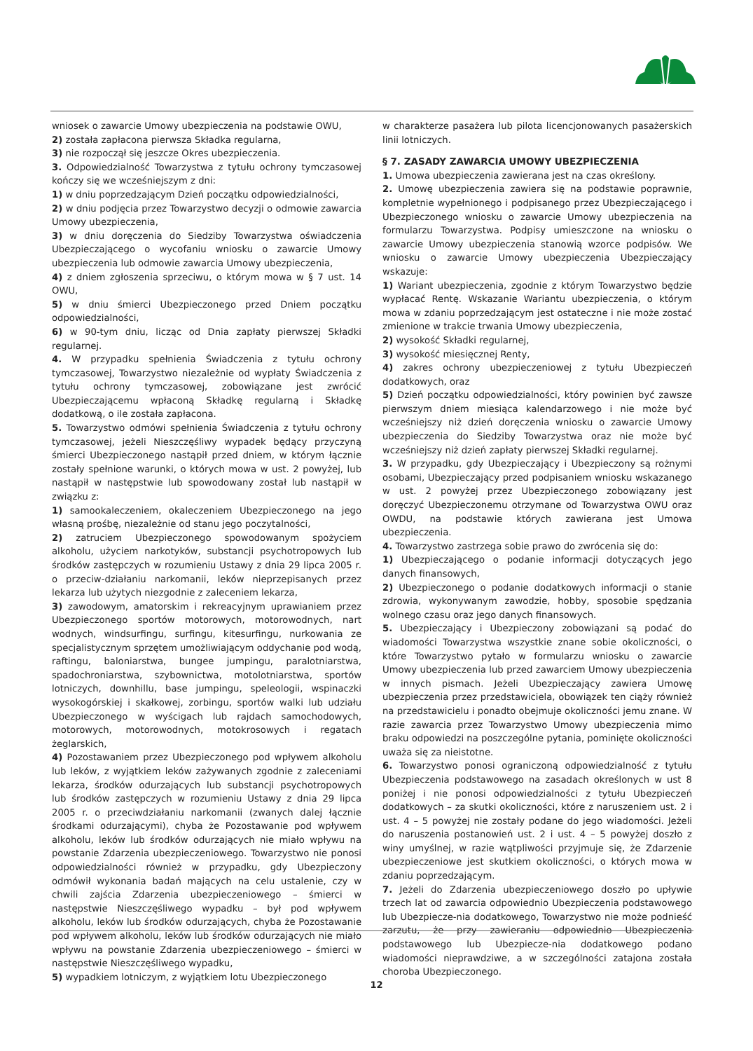wniosek o zawarcie Umowy ubezpieczenia na podstawie OWU,
2) została zapłacona pierwsza Składka regularna,
3) nie rozpoczął się jeszcze Okres ubezpieczenia.
3. Odpowiedzialność Towarzystwa z tytułu ochrony tymczasowej kończy się we wcześniejszym z dni:
1) w dniu poprzedzającym Dzień początku odpowiedzialności,
2) w dniu podjęcia przez Towarzystwo decyzji o odmowie zawarcia Umowy ubezpieczenia,
3) w dniu doręczenia do Siedziby Towarzystwa oświadczenia Ubezpieczającego o wycofaniu wniosku o zawarcie Umowy ubezpieczenia lub odmowie zawarcia Umowy ubezpieczenia,
4) z dniem zgłoszenia sprzeciwu, o którym mowa w § 7 ust. 14 OWU,
5) w dniu śmierci Ubezpieczonego przed Dniem początku odpowiedzialności,
6) w 90-tym dniu, licząc od Dnia zapłaty pierwszej Składki regularnej.
4. W przypadku spełnienia Świadczenia z tytułu ochrony tymczasowej, Towarzystwo niezależnie od wypłaty Świadczenia z tytułu ochrony tymczasowej, zobowiązane jest zwrócić Ubezpieczającemu wpłaconą Składkę regularną i Składkę dodatkową, o ile została zapłacona.
5. Towarzystwo odmówi spełnienia Świadczenia z tytułu ochrony tymczasowej, jeżeli Nieszczęśliwy wypadek będący przyczyną śmierci Ubezpieczonego nastąpił przed dniem, w którym łącznie zostały spełnione warunki, o których mowa w ust. 2 powyżej, lub nastąpił w następstwie lub spowodowany został lub nastąpił w związku z:
1) samookaleczeniem, okaleczeniem Ubezpieczonego na jego własną prośbę, niezależnie od stanu jego poczytalności,
2) zatruciem Ubezpieczonego spowodowanym spożyciem alkoholu, użyciem narkotyków, substancji psychotropowych lub środków zastępczych w rozumieniu Ustawy z dnia 29 lipca 2005 r. o przeciw-działaniu narkomanii, leków nieprzepisanych przez lekarza lub użytych niezgodnie z zaleceniem lekarza,
3) zawodowym, amatorskim i rekreacyjnym uprawianiem przez Ubezpieczonego sportów motorowych, motorowodnych, nart wodnych, windsurfingu, surfingu, kitesurfingu, nurkowania ze specjalistycznym sprzętem umożliwiającym oddychanie pod wodą, raftingu, baloniarstwa, bungee jumpingu, paralotniarstwa, spadochroniarstwa, szybownictwa, motolotniarstwa, sportów lotniczych, downhillu, base jumpingu, speleologii, wspinaczki wysokogórskiej i skałkowej, zorbingu, sportów walki lub udziału Ubezpieczonego w wyścigach lub rajdach samochodowych, motorowych, motorowodnych, motokrosowych i regatach żeglarskich,
4) Pozostawaniem przez Ubezpieczonego pod wpływem alkoholu lub leków, z wyjątkiem leków zażywanych zgodnie z zaleceniami lekarza, środków odurzających lub substancji psychotropowych lub środków zastępczych w rozumieniu Ustawy z dnia 29 lipca 2005 r. o przeciwdziałaniu narkomanii (zwanych dalej łącznie środkami odurzającymi), chyba że Pozostawanie pod wpływem alkoholu, leków lub środków odurzających nie miało wpływu na powstanie Zdarzenia ubezpieczeniowego. Towarzystwo nie ponosi odpowiedzialności również w przypadku, gdy Ubezpieczony odmówił wykonania badań mających na celu ustalenie, czy w chwili zajścia Zdarzenia ubezpieczeniowego – śmierci w następstwie Nieszczęśliwego wypadku – był pod wpływem alkoholu, leków lub środków odurzających, chyba że Pozostawanie pod wpływem alkoholu, leków lub środków odurzających nie miało wpływu na powstanie Zdarzenia ubezpieczeniowego – śmierci w następstwie Nieszczęśliwego wypadku,
5) wypadkiem lotniczym, z wyjątkiem lotu Ubezpieczonego
w charakterze pasażera lub pilota licencjonowanych pasażerskich linii lotniczych.
§ 7. ZASADY ZAWARCIA UMOWY UBEZPIECZENIA
1. Umowa ubezpieczenia zawierana jest na czas określony.
2. Umowę ubezpieczenia zawiera się na podstawie poprawnie, kompletnie wypełnionego i podpisanego przez Ubezpieczającego i Ubezpieczonego wniosku o zawarcie Umowy ubezpieczenia na formularzu Towarzystwa. Podpisy umieszczone na wniosku o zawarcie Umowy ubezpieczenia stanowią wzorce podpisów. We wniosku o zawarcie Umowy ubezpieczenia Ubezpieczający wskazuje:
1) Wariant ubezpieczenia, zgodnie z którym Towarzystwo będzie wypłacać Rentę. Wskazanie Wariantu ubezpieczenia, o którym mowa w zdaniu poprzedzającym jest ostateczne i nie może zostać zmienione w trakcie trwania Umowy ubezpieczenia,
2) wysokość Składki regularnej,
3) wysokość miesięcznej Renty,
4) zakres ochrony ubezpieczeniowej z tytułu Ubezpieczeń dodatkowych, oraz
5) Dzień początku odpowiedzialności, który powinien być zawsze pierwszym dniem miesiąca kalendarzowego i nie może być wcześniejszy niż dzień doręczenia wniosku o zawarcie Umowy ubezpieczenia do Siedziby Towarzystwa oraz nie może być wcześniejszy niż dzień zapłaty pierwszej Składki regularnej.
3. W przypadku, gdy Ubezpieczający i Ubezpieczony są rożnymi osobami, Ubezpieczający przed podpisaniem wniosku wskazanego w ust. 2 powyżej przez Ubezpieczonego zobowiązany jest doręczyć Ubezpieczonemu otrzymane od Towarzystwa OWU oraz OWDU, na podstawie których zawierana jest Umowa ubezpieczenia.
4. Towarzystwo zastrzega sobie prawo do zwrócenia się do:
1) Ubezpieczającego o podanie informacji dotyczących jego danych finansowych,
2) Ubezpieczonego o podanie dodatkowych informacji o stanie zdrowia, wykonywanym zawodzie, hobby, sposobie spędzania wolnego czasu oraz jego danych finansowych.
5. Ubezpieczający i Ubezpieczony zobowiązani są podać do wiadomości Towarzystwa wszystkie znane sobie okoliczności, o które Towarzystwo pytało w formularzu wniosku o zawarcie Umowy ubezpieczenia lub przed zawarciem Umowy ubezpieczenia w innych pismach. Jeżeli Ubezpieczający zawiera Umowę ubezpieczenia przez przedstawiciela, obowiązek ten ciąży również na przedstawicielu i ponadto obejmuje okoliczności jemu znane. W razie zawarcia przez Towarzystwo Umowy ubezpieczenia mimo braku odpowiedzi na poszczególne pytania, pominięte okoliczności uważa się za nieistotne.
6. Towarzystwo ponosi ograniczoną odpowiedzialność z tytułu Ubezpieczenia podstawowego na zasadach określonych w ust 8 poniżej i nie ponosi odpowiedzialności z tytułu Ubezpieczeń dodatkowych – za skutki okoliczności, które z naruszeniem ust. 2 i ust. 4 – 5 powyżej nie zostały podane do jego wiadomości. Jeżeli do naruszenia postanowień ust. 2 i ust. 4 – 5 powyżej doszło z winy umyślnej, w razie wątpliwości przyjmuje się, że Zdarzenie ubezpieczeniowe jest skutkiem okoliczności, o których mowa w zdaniu poprzedzającym.
7. Jeżeli do Zdarzenia ubezpieczeniowego doszło po upływie trzech lat od zawarcia odpowiednio Ubezpieczenia podstawowego lub Ubezpiecze-nia dodatkowego, Towarzystwo nie może podnieść zarzutu, że przy zawieraniu odpowiednio Ubezpieczenia podstawowego lub Ubezpiecze-nia dodatkowego podano wiadomości nieprawdziwe, a w szczególności zatajona została choroba Ubezpieczonego.
12